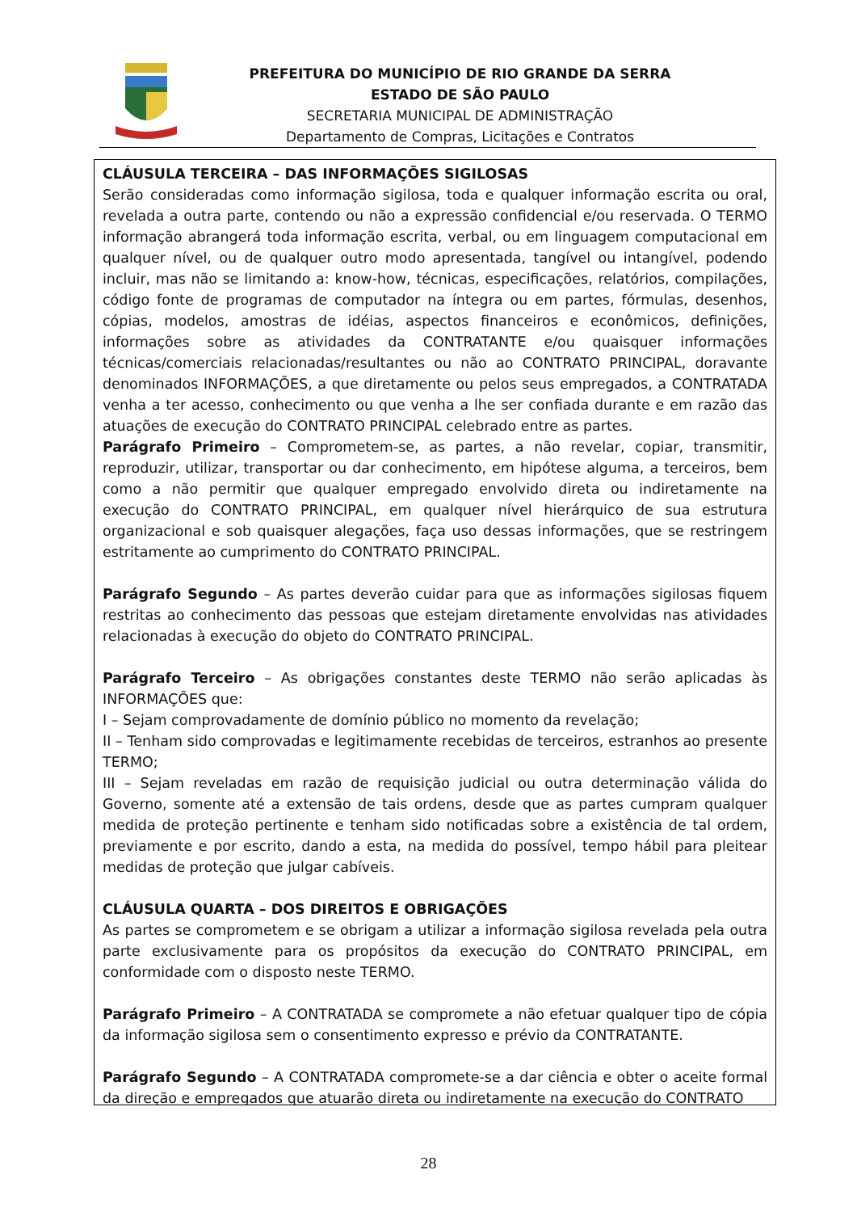PREFEITURA DO MUNICÍPIO DE RIO GRANDE DA SERRA
ESTADO DE SÃO PAULO
SECRETARIA MUNICIPAL DE ADMINISTRAÇÃO
Departamento de Compras, Licitações e Contratos
CLÁUSULA TERCEIRA – DAS INFORMAÇÕES SIGILOSAS
Serão consideradas como informação sigilosa, toda e qualquer informação escrita ou oral, revelada a outra parte, contendo ou não a expressão confidencial e/ou reservada. O TERMO informação abrangerá toda informação escrita, verbal, ou em linguagem computacional em qualquer nível, ou de qualquer outro modo apresentada, tangível ou intangível, podendo incluir, mas não se limitando a: know-how, técnicas, especificações, relatórios, compilações, código fonte de programas de computador na íntegra ou em partes, fórmulas, desenhos, cópias, modelos, amostras de idéias, aspectos financeiros e econômicos, definições, informações sobre as atividades da CONTRATANTE e/ou quaisquer informações técnicas/comerciais relacionadas/resultantes ou não ao CONTRATO PRINCIPAL, doravante denominados INFORMAÇÕES, a que diretamente ou pelos seus empregados, a CONTRATADA venha a ter acesso, conhecimento ou que venha a lhe ser confiada durante e em razão das atuações de execução do CONTRATO PRINCIPAL celebrado entre as partes.
Parágrafo Primeiro – Comprometem-se, as partes, a não revelar, copiar, transmitir, reproduzir, utilizar, transportar ou dar conhecimento, em hipótese alguma, a terceiros, bem como a não permitir que qualquer empregado envolvido direta ou indiretamente na execução do CONTRATO PRINCIPAL, em qualquer nível hierárquico de sua estrutura organizacional e sob quaisquer alegações, faça uso dessas informações, que se restringem estritamente ao cumprimento do CONTRATO PRINCIPAL.
Parágrafo Segundo – As partes deverão cuidar para que as informações sigilosas fiquem restritas ao conhecimento das pessoas que estejam diretamente envolvidas nas atividades relacionadas à execução do objeto do CONTRATO PRINCIPAL.
Parágrafo Terceiro – As obrigações constantes deste TERMO não serão aplicadas às INFORMAÇÕES que:
I – Sejam comprovadamente de domínio público no momento da revelação;
II – Tenham sido comprovadas e legitimamente recebidas de terceiros, estranhos ao presente TERMO;
III – Sejam reveladas em razão de requisição judicial ou outra determinação válida do Governo, somente até a extensão de tais ordens, desde que as partes cumpram qualquer medida de proteção pertinente e tenham sido notificadas sobre a existência de tal ordem, previamente e por escrito, dando a esta, na medida do possível, tempo hábil para pleitear medidas de proteção que julgar cabíveis.
CLÁUSULA QUARTA – DOS DIREITOS E OBRIGAÇÕES
As partes se comprometem e se obrigam a utilizar a informação sigilosa revelada pela outra parte exclusivamente para os propósitos da execução do CONTRATO PRINCIPAL, em conformidade com o disposto neste TERMO.
Parágrafo Primeiro – A CONTRATADA se compromete a não efetuar qualquer tipo de cópia da informação sigilosa sem o consentimento expresso e prévio da CONTRATANTE.
Parágrafo Segundo – A CONTRATADA compromete-se a dar ciência e obter o aceite formal da direção e empregados que atuarão direta ou indiretamente na execução do CONTRATO
28